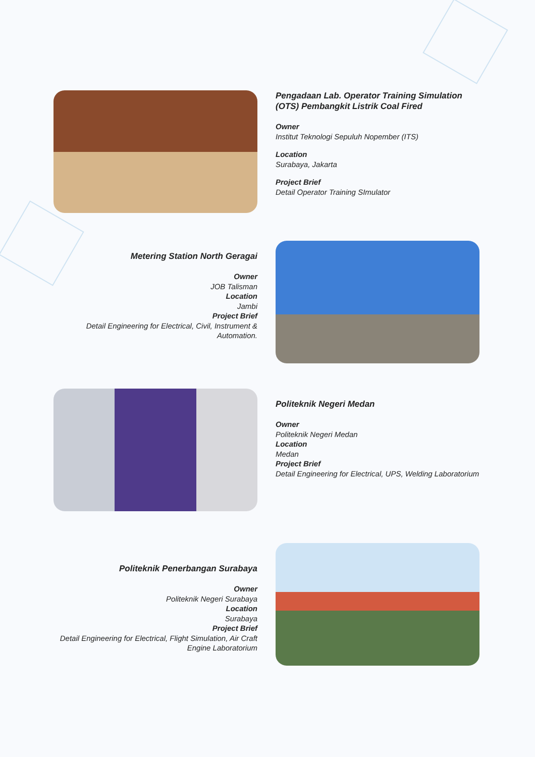Pengadaan Lab. Operator Training Simulation (OTS) Pembangkit Listrik Coal Fired
Owner
Institut Teknologi Sepuluh Nopember (ITS)
Location
Surabaya, Jakarta
Project Brief
Detail Operator Training SImulator
Metering Station North Geragai
Owner
JOB Talisman
Location
Jambi
Project Brief
Detail Engineering for Electrical, Civil, Instrument & Automation.
Politeknik Negeri Medan
Owner
Politeknik Negeri Medan
Location
Medan
Project Brief
Detail Engineering for Electrical, UPS, Welding Laboratorium
Politeknik Penerbangan Surabaya
Owner
Politeknik Negeri Surabaya
Location
Surabaya
Project Brief
Detail Engineering for Electrical, Flight Simulation, Air Craft Engine Laboratorium